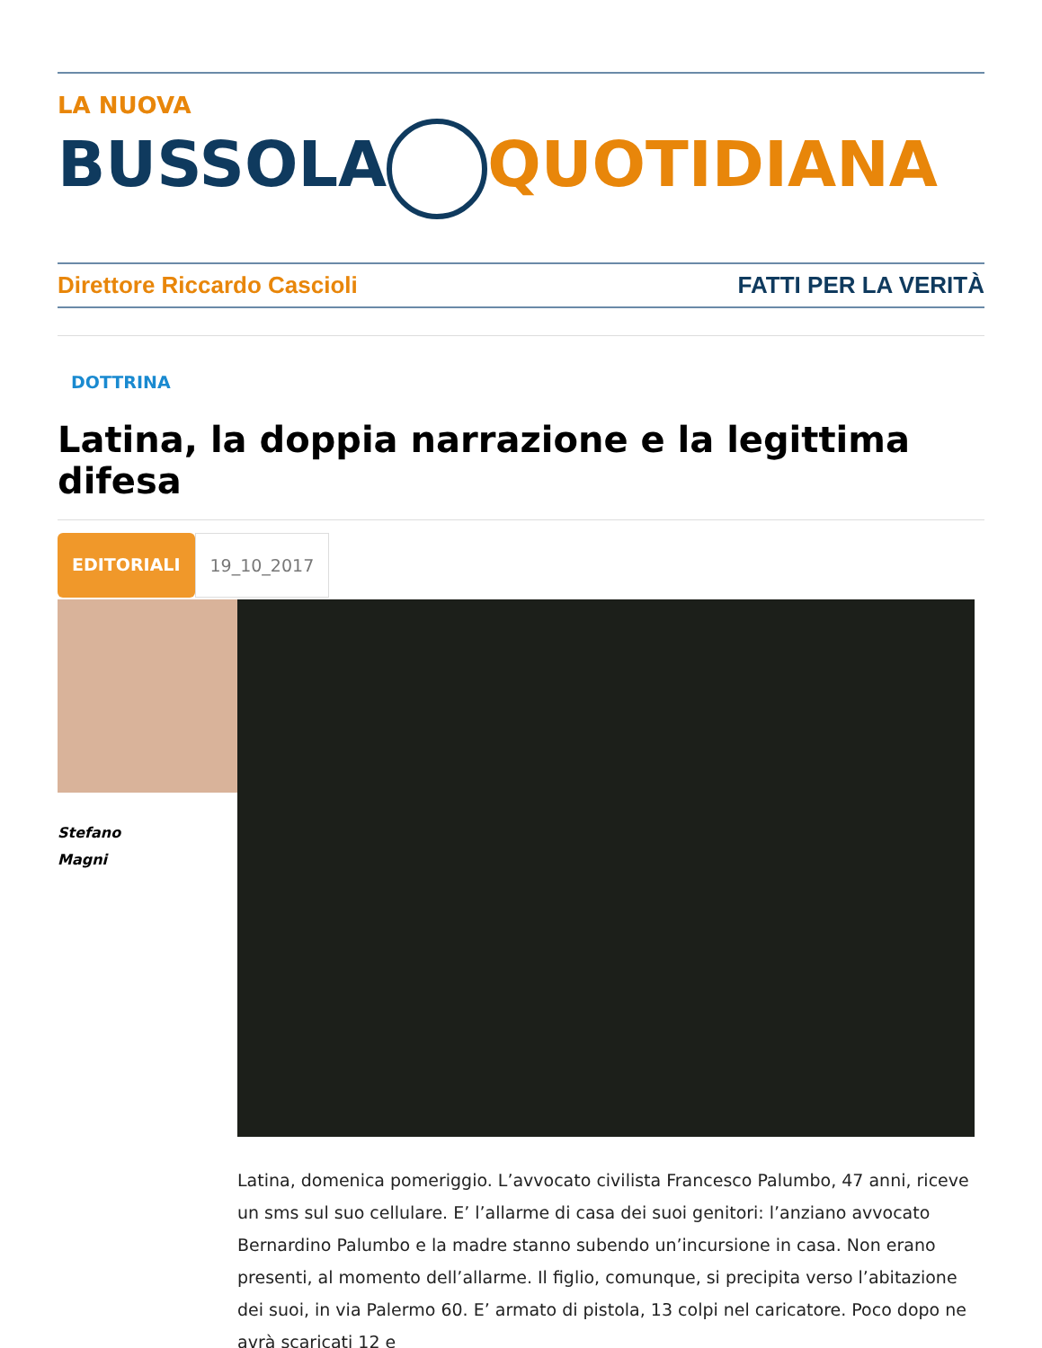LA NUOVA
BUSSOLA QUOTIDIANA
Direttore Riccardo Cascioli FATTI PER LA VERITÀ
DOTTRINA
Latina, la doppia narrazione e la legittima difesa
EDITORIALI 19_10_2017
Stefano
Magni
Latina, domenica pomeriggio. L’avvocato civilista Francesco Palumbo, 47 anni, riceve un sms sul suo cellulare. E’ l’allarme di casa dei suoi genitori: l’anziano avvocato Bernardino Palumbo e la madre stanno subendo un’incursione in casa. Non erano presenti, al momento dell’allarme. Il figlio, comunque, si precipita verso l’abitazione dei suoi, in via Palermo 60. E’ armato di pistola, 13 colpi nel caricatore. Poco dopo ne avrà scaricati 12 e